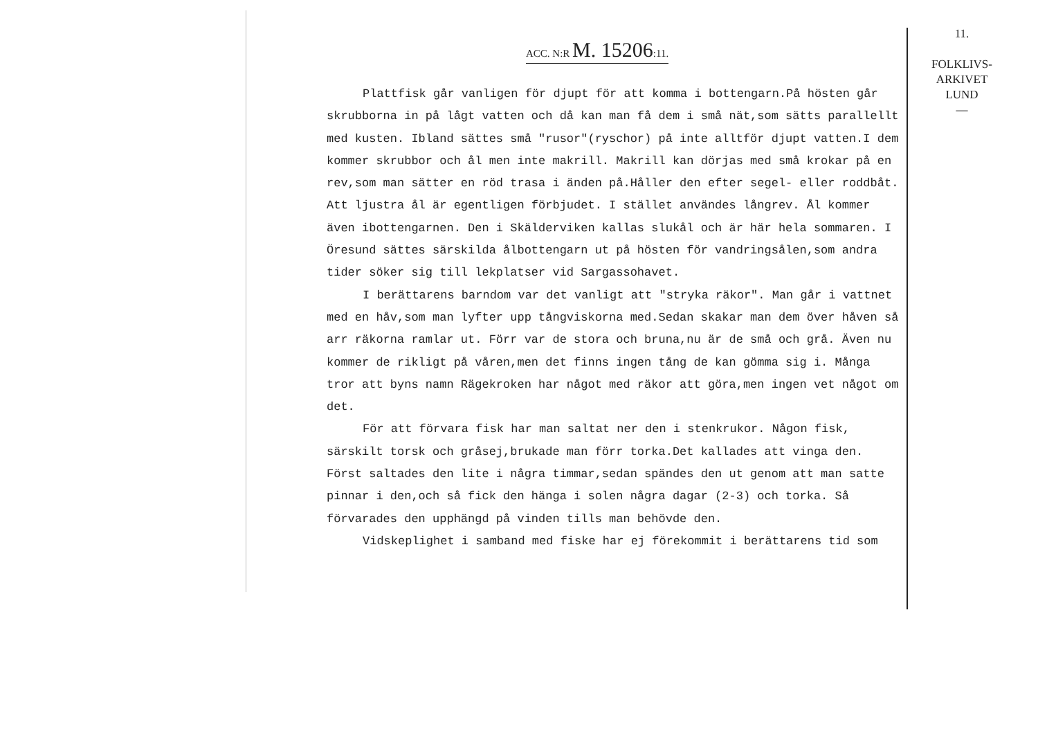11.
FOLKLIVS-
ARKIVET
LUND
—
ACC. N:R M. 15206:11.
Plattfisk går vanligen för djupt för att komma i bottengarn.På hösten går skrubborna in på lågt vatten och då kan man få dem i små nät,som sätts parallellt med kusten. Ibland sättes små "rusor"(ryschor) på inte alltför djupt vatten.I dem kommer skrubbor och ål men inte makrill. Makrill kan dörjas med små krokar på en rev,som man sätter en röd trasa i änden på.Håller den efter segel- eller roddbåt. Att ljustra ål är egentligen förbjudet. I stället användes långrev. Ål kommer även ibottengarnen. Den i Skälderviken kallas slukål och är här hela sommaren. I Öresund sättes särskilda ålbottengarn ut på hösten för vandringsålen,som andra tider söker sig till lekplatser vid Sargassohavet.
I berättarens barndom var det vanligt att "stryka räkor". Man går i vattnet med en håv,som man lyfter upp tångviskorna med.Sedan skakar man dem över håven så arr räkorna ramlar ut. Förr var de stora och bruna,nu är de små och grå. Även nu kommer de rikligt på våren,men det finns ingen tång de kan gömma sig i. Många tror att byns namn Rägekroken har något med räkor att göra,men ingen vet något om det.
För att förvara fisk har man saltat ner den i stenkrukor. Någon fisk, särskilt torsk och gråsej,brukade man förr torka.Det kallades att vinga den. Först saltades den lite i några timmar,sedan spändes den ut genom att man satte pinnar i den,och så fick den hänga i solen några dagar (2-3) och torka. Så förvarades den upphängd på vinden tills man behövde den.
Vidskeplighet i samband med fiske har ej förekommit i berättarens tid som